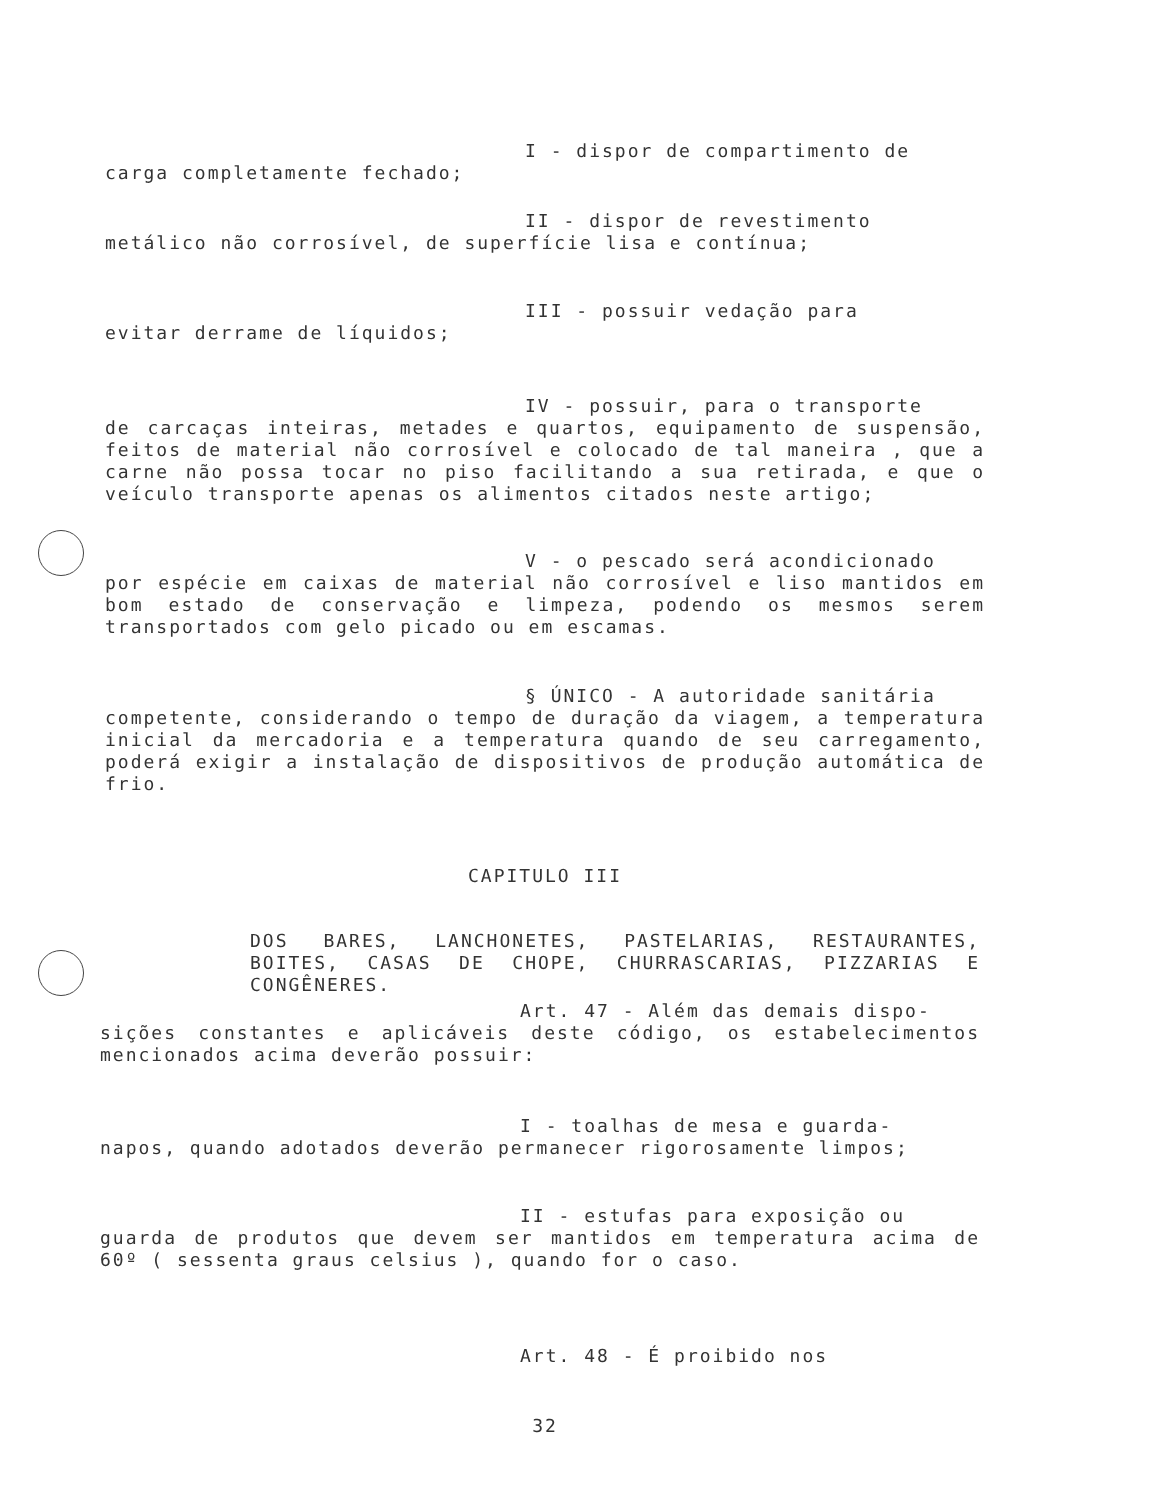I - dispor de compartimento de
carga completamente fechado;
II - dispor de revestimento
metálico não corrosível, de superfície lisa e contínua;
III - possuir vedação para
evitar derrame de líquidos;
IV - possuir, para o transporte
de carcaças inteiras, metades e quartos, equipamento de suspensão, feitos de material não corrosível e colocado de tal maneira , que a carne não possa tocar no piso facilitando a sua retirada, e que o veículo transporte apenas os alimentos citados neste artigo;
V - o pescado será acondicionado
por espécie em caixas de material não corrosível e liso mantidos em bom estado de conservação e limpeza, podendo os mesmos serem transportados com gelo picado ou em escamas.
§ ÚNICO - A autoridade sanitária
competente, considerando o tempo de duração da viagem, a temperatura inicial da mercadoria e a temperatura quando de seu carregamento, poderá exigir a instalação de dispositivos de produção automática de frio.
CAPITULO III
DOS BARES, LANCHONETES, PASTELARIAS, RESTAURANTES, BOITES, CASAS DE CHOPE, CHURRASCARIAS, PIZZARIAS E CONGÊNERES.
Art. 47 - Além das demais dispo-
sições constantes e aplicáveis deste código, os estabelecimentos mencionados acima deverão possuir:
I - toalhas de mesa e guarda-
napos, quando adotados deverão permanecer rigorosamente limpos;
II - estufas para exposição ou
guarda de produtos que devem ser mantidos em temperatura acima de 60º ( sessenta graus celsius ), quando for o caso.
Art. 48 - É proibido nos
32